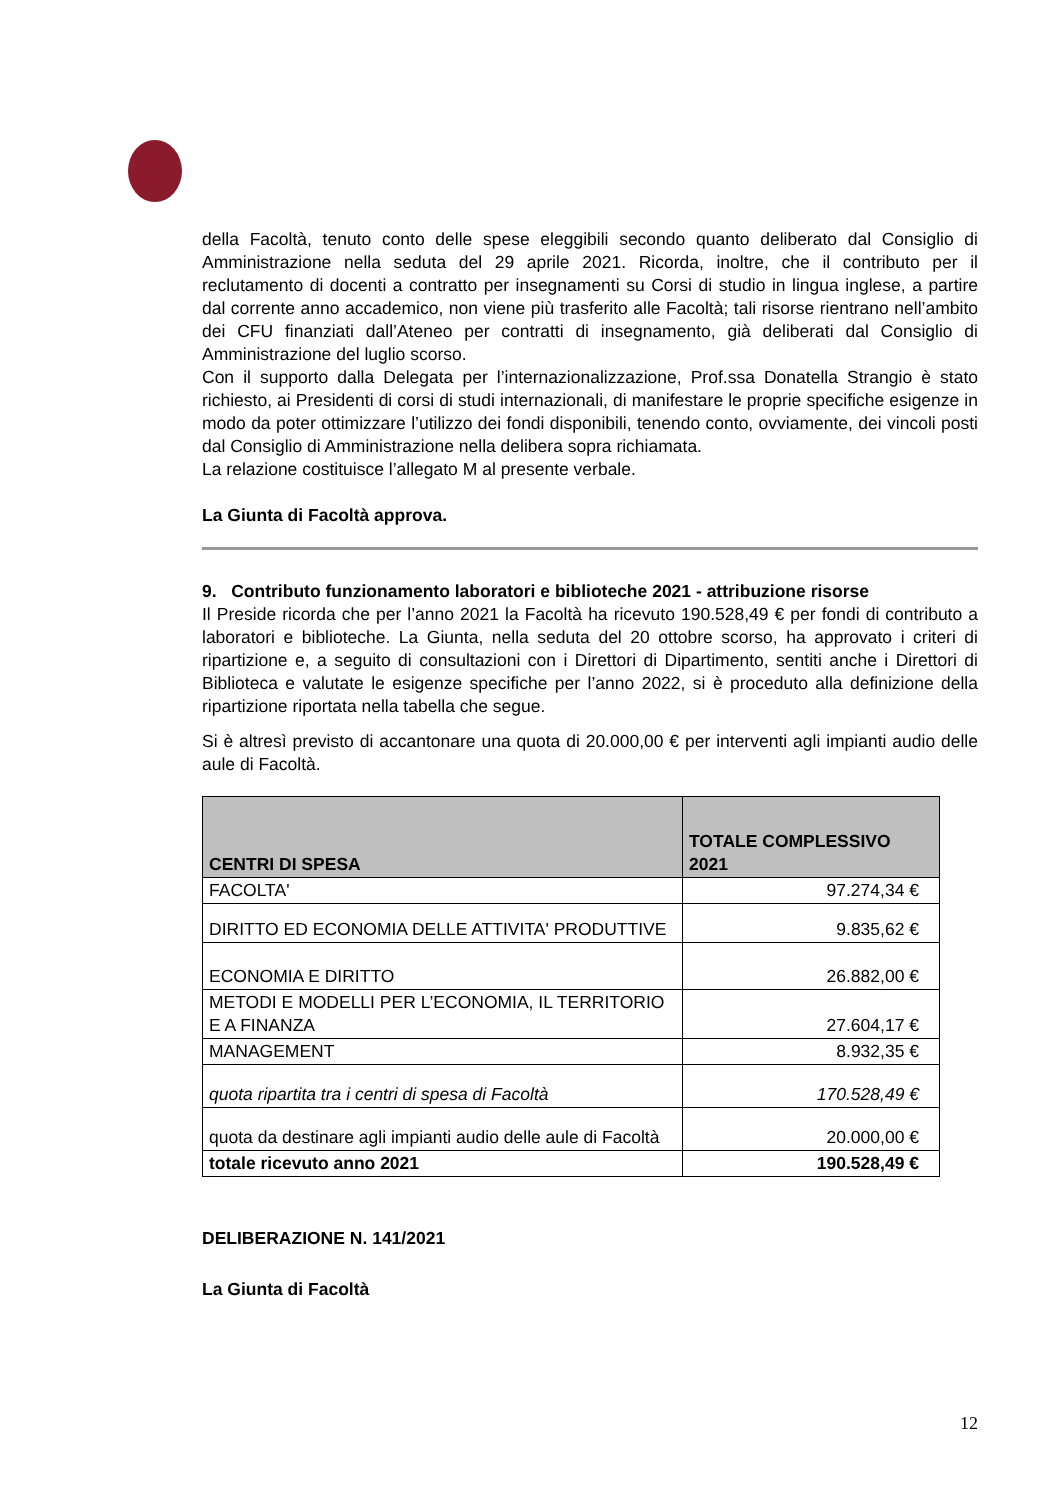della Facoltà, tenuto conto delle spese eleggibili secondo quanto deliberato dal Consiglio di Amministrazione nella seduta del 29 aprile 2021. Ricorda, inoltre, che il contributo per il reclutamento di docenti a contratto per insegnamenti su Corsi di studio in lingua inglese, a partire dal corrente anno accademico, non viene più trasferito alle Facoltà; tali risorse rientrano nell’ambito dei CFU finanziati dall’Ateneo per contratti di insegnamento, già deliberati dal Consiglio di Amministrazione del luglio scorso.
Con il supporto dalla Delegata per l’internazionalizzazione, Prof.ssa Donatella Strangio è stato richiesto, ai Presidenti di corsi di studi internazionali, di manifestare le proprie specifiche esigenze in modo da poter ottimizzare l’utilizzo dei fondi disponibili, tenendo conto, ovviamente, dei vincoli posti dal Consiglio di Amministrazione nella delibera sopra richiamata.
La relazione costituisce l’allegato M al presente verbale.
La Giunta di Facoltà approva.
9. Contributo funzionamento laboratori e biblioteche 2021 - attribuzione risorse
Il Preside ricorda che per l’anno 2021 la Facoltà ha ricevuto 190.528,49 € per fondi di contributo a laboratori e biblioteche. La Giunta, nella seduta del 20 ottobre scorso, ha approvato i criteri di ripartizione e, a seguito di consultazioni con i Direttori di Dipartimento, sentiti anche i Direttori di Biblioteca e valutate le esigenze specifiche per l’anno 2022, si è proceduto alla definizione della ripartizione riportata nella tabella che segue.
Si è altresì previsto di accantonare una quota di 20.000,00 € per interventi agli impianti audio delle aule di Facoltà.
| CENTRI DI SPESA | TOTALE COMPLESSIVO 2021 |
| --- | --- |
| FACOLTA' | 97.274,34 € |
| DIRITTO ED ECONOMIA DELLE ATTIVITA' PRODUTTIVE | 9.835,62 € |
| ECONOMIA E DIRITTO | 26.882,00 € |
| METODI E MODELLI PER L’ECONOMIA, IL TERRITORIO E A FINANZA | 27.604,17 € |
| MANAGEMENT | 8.932,35 € |
| quota ripartita tra i centri di spesa di Facoltà | 170.528,49 € |
| quota da destinare agli impianti audio delle aule di Facoltà | 20.000,00 € |
| totale ricevuto anno 2021 | 190.528,49 € |
DELIBERAZIONE N. 141/2021
La Giunta di Facoltà
12